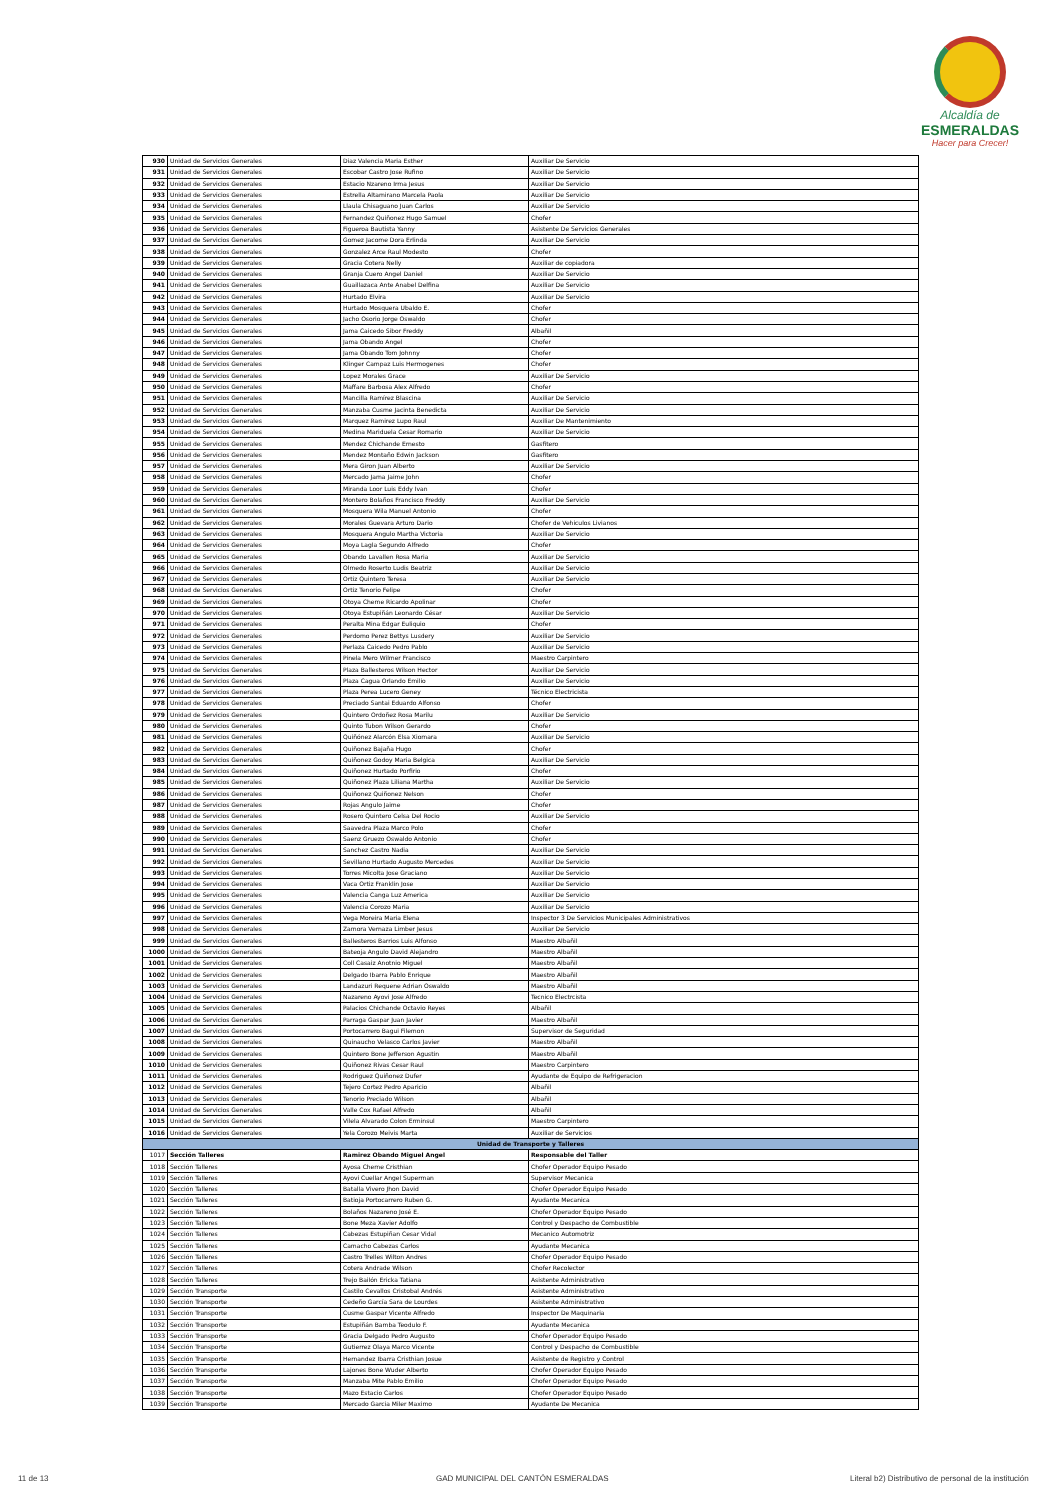Alcaldía de
ESMERALDAS
Hacer para Crecer!
| 930 | Unidad de Servicios Generales | Diaz Valencia Maria Esther | Auxiliar De Servicio |
| 931 | Unidad de Servicios Generales | Escobar Castro Jose Rufino | Auxiliar De Servicio |
| 932 | Unidad de Servicios Generales | Estacio Nzareno Irma Jesus | Auxiliar De Servicio |
| 933 | Unidad de Servicios Generales | Estrella Altamirano Marcela Paola | Auxiliar De Servicio |
| 934 | Unidad de Servicios Generales | Llaula Chisaguano Juan Carlos | Auxiliar De Servicio |
| 935 | Unidad de Servicios Generales | Fernandez Quiñonez Hugo Samuel | Chofer |
| 936 | Unidad de Servicios Generales | Figueroa Bautista Yanny | Asistente De Servicios Generales |
| 937 | Unidad de Servicios Generales | Gomez Jacome Dora Erlinda | Auxiliar De Servicio |
| 938 | Unidad de Servicios Generales | Gonzalez Arce Raul Modesto | Chofer |
| 939 | Unidad de Servicios Generales | Gracia Cotera Nelly | Auxiliar de copiadora |
| 940 | Unidad de Servicios Generales | Granja Cuero Angel Daniel | Auxiliar De Servicio |
| 941 | Unidad de Servicios Generales | Guaillazaca Ante Anabel Delfina | Auxiliar De Servicio |
| 942 | Unidad de Servicios Generales | Hurtado Elvira | Auxiliar De Servicio |
| 943 | Unidad de Servicios Generales | Hurtado Mosquera Ubaldo E. | Chofer |
| 944 | Unidad de Servicios Generales | Jacho Osorio Jorge Oswaldo | Chofer |
| 945 | Unidad de Servicios Generales | Jama Caicedo Sibor Freddy | Albañil |
| 946 | Unidad de Servicios Generales | Jama Obando Angel | Chofer |
| 947 | Unidad de Servicios Generales | Jama Obando Tom Johnny | Chofer |
| 948 | Unidad de Servicios Generales | Klinger Campaz Luis Hermogenes | Chofer |
| 949 | Unidad de Servicios Generales | Lopez Morales Grace | Auxiliar De Servicio |
| 950 | Unidad de Servicios Generales | Maffare Barbosa Alex Alfredo | Chofer |
| 951 | Unidad de Servicios Generales | Mancilla Ramírez Blascina | Auxiliar De Servicio |
| 952 | Unidad de Servicios Generales | Manzaba Cusme Jacinta Benedicta | Auxiliar De Servicio |
| 953 | Unidad de Servicios Generales | Marquez Ramirez Lupo Raul | Auxiliar De Mantenimiento |
| 954 | Unidad de Servicios Generales | Medina Mariduela Cesar Romario | Auxiliar De Servicio |
| 955 | Unidad de Servicios Generales | Mendez Chichande Ernesto | Gasfitero |
| 956 | Unidad de Servicios Generales | Mendez Montaño Edwin Jackson | Gasfitero |
| 957 | Unidad de Servicios Generales | Mera Giron Juan Alberto | Auxiliar De Servicio |
| 958 | Unidad de Servicios Generales | Mercado Jama Jaime John | Chofer |
| 959 | Unidad de Servicios Generales | Miranda Loor Luis Eddy Ivan | Chofer |
| 960 | Unidad de Servicios Generales | Montero Bolaños Francisco Freddy | Auxiliar De Servicio |
| 961 | Unidad de Servicios Generales | Mosquera Wila Manuel Antonio | Chofer |
| 962 | Unidad de Servicios Generales | Morales Guevara Arturo Dario | Chofer de Vehiculos Livianos |
| 963 | Unidad de Servicios Generales | Mosquera Angulo Martha Victoria | Auxiliar De Servicio |
| 964 | Unidad de Servicios Generales | Moya Lagla Segundo Alfredo | Chofer |
| 965 | Unidad de Servicios Generales | Obando Lavallen Rosa Maria | Auxiliar De Servicio |
| 966 | Unidad de Servicios Generales | Olmedo Roserto Ludis Beatriz | Auxiliar De Servicio |
| 967 | Unidad de Servicios Generales | Ortiz Quintero Teresa | Auxiliar De Servicio |
| 968 | Unidad de Servicios Generales | Ortiz Tenorio Felipe | Chofer |
| 969 | Unidad de Servicios Generales | Otoya Cheme Ricardo Apolinar | Chofer |
| 970 | Unidad de Servicios Generales | Otoya Estupiñán Leonardo César | Auxiliar De Servicio |
| 971 | Unidad de Servicios Generales | Peralta Mina Edgar Euliquio | Chofer |
| 972 | Unidad de Servicios Generales | Perdomo Perez Bettys Lusdery | Auxiliar De Servicio |
| 973 | Unidad de Servicios Generales | Perlaza Caicedo Pedro Pablo | Auxiliar De Servicio |
| 974 | Unidad de Servicios Generales | Pinela Mero Wilmer Francisco | Maestro Carpintero |
| 975 | Unidad de Servicios Generales | Plaza Ballesteros Wilson Hector | Auxiliar De Servicio |
| 976 | Unidad de Servicios Generales | Plaza Cagua Orlando Emilio | Auxiliar De Servicio |
| 977 | Unidad de Servicios Generales | Plaza Perea Lucero Geney | Técnico Electricista |
| 978 | Unidad de Servicios Generales | Preciado Santai Eduardo Alfonso | Chofer |
| 979 | Unidad de Servicios Generales | Quintero Ordoñez Rosa Marilu | Auxiliar De Servicio |
| 980 | Unidad de Servicios Generales | Quinto Tubon Wilson Gerardo | Chofer |
| 981 | Unidad de Servicios Generales | Quiñónez Alarcón Elsa Xiomara | Auxiliar De Servicio |
| 982 | Unidad de Servicios Generales | Quiñonez Bajaña Hugo | Chofer |
| 983 | Unidad de Servicios Generales | Quiñonez Godoy Maria Belgica | Auxiliar De Servicio |
| 984 | Unidad de Servicios Generales | Quiñonez Hurtado Porfirio | Chofer |
| 985 | Unidad de Servicios Generales | Quiñonez Plaza Liliana Martha | Auxiliar De Servicio |
| 986 | Unidad de Servicios Generales | Quiñonez Quiñonez Nelson | Chofer |
| 987 | Unidad de Servicios Generales | Rojas Angulo Jaime | Chofer |
| 988 | Unidad de Servicios Generales | Rosero Quintero Celsa Del Rocio | Auxiliar De Servicio |
| 989 | Unidad de Servicios Generales | Saavedra Plaza Marco Polo | Chofer |
| 990 | Unidad de Servicios Generales | Saenz Gruezo Oswaldo Antonio | Chofer |
| 991 | Unidad de Servicios Generales | Sanchez Castro Nadia | Auxiliar De Servicio |
| 992 | Unidad de Servicios Generales | Sevillano Hurtado Augusto Mercedes | Auxiliar De Servicio |
| 993 | Unidad de Servicios Generales | Torres Micolta Jose Graciano | Auxiliar De Servicio |
| 994 | Unidad de Servicios Generales | Vaca Ortiz Franklin Jose | Auxiliar De Servicio |
| 995 | Unidad de Servicios Generales | Valencia Canga Luz America | Auxiliar De Servicio |
| 996 | Unidad de Servicios Generales | Valencia Corozo Maria | Auxiliar De Servicio |
| 997 | Unidad de Servicios Generales | Vega Moreira Maria Elena | Inspector 3 De Servicios Municipales Administrativos |
| 998 | Unidad de Servicios Generales | Zamora Vernaza Limber Jesus | Auxiliar De Servicio |
| 999 | Unidad de Servicios Generales | Ballesteros Barrios Luis Alfonso | Maestro Albañil |
| 1000 | Unidad de Servicios Generales | Bateoja Angulo David Alejandro | Maestro Albañil |
| 1001 | Unidad de Servicios Generales | Coll Casaiz Anotnio Miguel | Maestro Albañil |
| 1002 | Unidad de Servicios Generales | Delgado Ibarra Pablo Enrique | Maestro Albañil |
| 1003 | Unidad de Servicios Generales | Landazuri Requene Adrian Oswaldo | Maestro Albañil |
| 1004 | Unidad de Servicios Generales | Nazareno Ayovi Jose Alfredo | Tecnico Electrcista |
| 1005 | Unidad de Servicios Generales | Palacios Chichande Octavio Reyes | Albañil |
| 1006 | Unidad de Servicios Generales | Parraga Gaspar Juan Javier | Maestro Albañil |
| 1007 | Unidad de Servicios Generales | Portocarrero Bagui Filemon | Supervisor de Seguridad |
| 1008 | Unidad de Servicios Generales | Quinaucho Velasco Carlos Javier | Maestro Albañil |
| 1009 | Unidad de Servicios Generales | Quintero Bone Jefferson Agustin | Maestro Albañil |
| 1010 | Unidad de Servicios Generales | Quiñonez Rivas Cesar Raul | Maestro Carpintero |
| 1011 | Unidad de Servicios Generales | Rodriguez Quiñonez Dufer | Ayudante de Equipo de Refrigeracion |
| 1012 | Unidad de Servicios Generales | Tejero Cortez Pedro Aparicio | Albañil |
| 1013 | Unidad de Servicios Generales | Tenorio Preciado Wilson | Albañil |
| 1014 | Unidad de Servicios Generales | Valle Cox Rafael Alfredo | Albañil |
| 1015 | Unidad de Servicios Generales | Vilela Alvarado Colon Erminsul | Maestro Carpintero |
| 1016 | Unidad de Servicios Generales | Yela Corozo Meivis Marta | Auxiliar de Servicios |
| Unidad de Transporte y Talleres | | | |
| 1017 | Sección Talleres | Ramirez Obando Miguel Angel | Responsable del Taller |
| 1018 | Sección Talleres | Ayosa Cheme Cristhian | Chofer Operador Equipo Pesado |
| 1019 | Sección Talleres | Ayovi Cuellar Angel Superman | Supervisor Mecanica |
| 1020 | Sección Talleres | Batalla Vivero Jhon David | Chofer Operador Equipo Pesado |
| 1021 | Sección Talleres | Batioja Portocarrero Ruben G. | Ayudante Mecanica |
| 1022 | Sección Talleres | Bolaños Nazareno José E. | Chofer Operador Equipo Pesado |
| 1023 | Sección Talleres | Bone Meza Xavier Adolfo | Control y Despacho de Combustible |
| 1024 | Sección Talleres | Cabezas Estupiñan Cesar Vidal | Mecanico Automotriz |
| 1025 | Sección Talleres | Camacho Cabezas Carlos | Ayudante Mecanica |
| 1026 | Sección Talleres | Castro Trelles Wilton Andres | Chofer Operador Equipo Pesado |
| 1027 | Sección Talleres | Cotera Andrade Wilson | Chofer Recolector |
| 1028 | Sección Talleres | Trejo Bailón Ericka Tatiana | Asistente Administrativo |
| 1029 | Sección Transporte | Castilo Cevallos Cristobal Andrés | Asistente Administrativo |
| 1030 | Sección Transporte | Cedeño García Sara de Lourdes | Asistente Administrativo |
| 1031 | Sección Transporte | Cusme Gaspar Vicente Alfredo | Inspector De Maquinaria |
| 1032 | Sección Transporte | Estupiñán Bamba Teodulo F. | Ayudante Mecanica |
| 1033 | Sección Transporte | Gracia Delgado Pedro Augusto | Chofer Operador Equipo Pesado |
| 1034 | Sección Transporte | Gutierrez Olaya Marco Vicente | Control y Despacho de Combustible |
| 1035 | Sección Transporte | Hernandez Ibarra Cristhian Josue | Asistente de Registro y Control |
| 1036 | Sección Transporte | Lajones Bone Wuder Alberto | Chofer Operador Equipo Pesado |
| 1037 | Sección Transporte | Manzaba Mite Pablo Emilio | Chofer Operador Equipo Pesado |
| 1038 | Sección Transporte | Mazo Estacio Carlos | Chofer Operador Equipo Pesado |
| 1039 | Sección Transporte | Mercado Garcia Miler Maximo | Ayudante De Mecanica |
11 de 13 GAD MUNICIPAL DEL CANTÓN ESMERALDAS Literal b2) Distributivo de personal de la institución